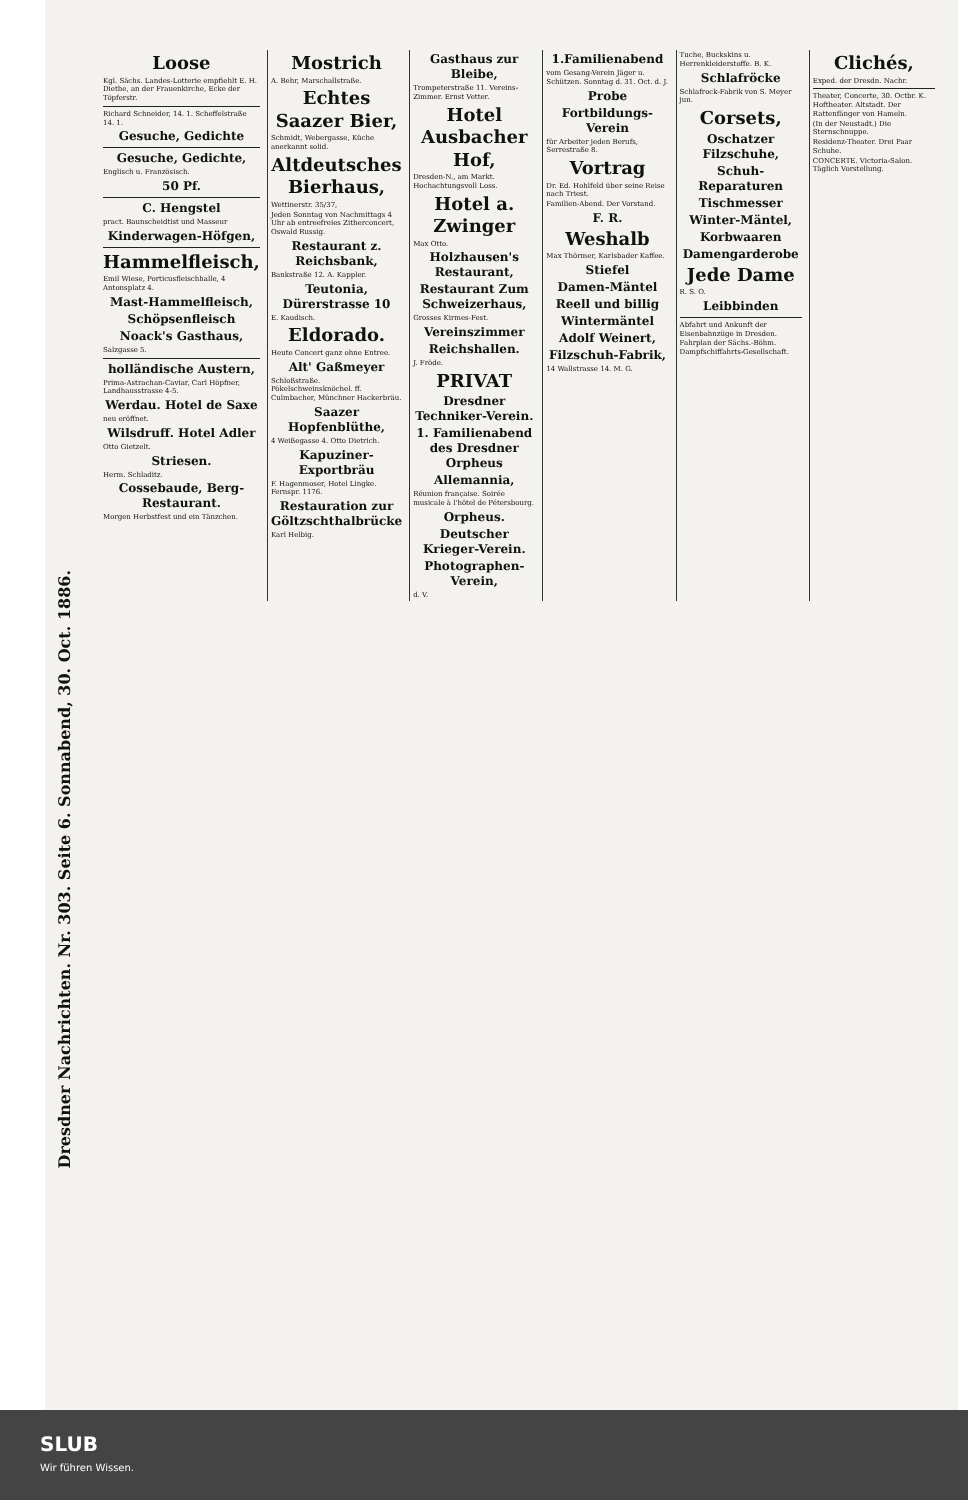Dresdner Nachrichten. Nr. 303. Seite 6. Sonnabend, 30. Oct. 1886.
Loose
Kgl. Sächs. Landes-Lotterie empfiehlt E. H. Diethe, an der Frauenkirche, Ecke der Töpferstr.
Richard Schneider, 14. 1. Scheffelstraße 14. 1.
Gesuche, Gedichte
Gesuche, Gedichte,
Englisch u. Französisch.
50 Pf.
C. Hengstel
pract. Baunscheidtist und Masseur
Kinderwagen-Höfgen,
Hammelfleisch,
Emil Wiese, Porticusfleischhalle, 4 Antonsplatz 4.
Mast-Hammelfleisch,
Schöpsenfleisch
Noack's Gasthaus,
Salzgasse 5.
holländische Austern,
Prima-Astrachan-Caviar, Carl Höpfner, Landhausstrasse 4-5.
Werdau. Hotel de Saxe
neu eröffnet.
Wilsdruff. Hotel Adler
Otto Gietzelt.
Striesen.
Herm. Schladitz.
Cossebaude, Berg-Restaurant.
Morgen Herbstfest und ein Tänzchen.
Mostrich
A. Behr, Marschallstraße.
Echtes Saazer Bier,
Schmidt, Webergasse, Küche anerkannt solid.
Altdeutsches Bierhaus,
Wettinerstr. 35/37,
Jeden Sonntag von Nachmittags 4 Uhr ab entreefreies Zitherconcert, Oswald Russig.
Restaurant z. Reichsbank,
Bankstraße 12. A. Kappler.
Teutonia, Dürerstrasse 10
E. Kaudisch.
Eldorado.
Heute Concert ganz ohne Entree.
Alt' Gaßmeyer
Schloßstraße. Pökelschweinsknöchel. ff. Culmbacher, Münchner Hackerbräu.
Saazer Hopfenblüthe,
4 Weißegasse 4. Otto Dietrich.
Kapuziner-Exportbräu
F. Hagenmoser, Hotel Lingke. Fernspr. 1176.
Restauration zur Göltzschthalbrücke
Karl Helbig.
Gasthaus zur Bleibe,
Trompeterstraße 11. Vereins-Zimmer. Ernst Vetter.
Hotel Ausbacher Hof,
Dresden-N., am Markt. Hochachtungsvoll Loss.
Hotel a. Zwinger
Max Otto.
Holzhausen's Restaurant,
Restaurant Zum Schweizerhaus,
Grosses Kirmes-Fest.
Vereinszimmer
Reichshallen.
J. Fröde.
PRIVAT
Dresdner Techniker-Verein.
1. Familienabend des Dresdner Orpheus
Allemannia,
Réunion française. Soirée musicale à l'hôtel de Pétersbourg.
Orpheus.
Deutscher Krieger-Verein.
Photographen-Verein,
d. V.
1.Familienabend
vom Gesang-Verein Jäger u. Schützen. Sonntag d. 31. Oct. d. J.
Probe
Fortbildungs-Verein
für Arbeiter jeden Berufs, Serrestraße 8.
Vortrag
Dr. Ed. Hohlfeld über seine Reise nach Triest.
Familien-Abend. Der Vorstand.
F. R.
Weshalb
Max Thörmer, Karlsbader Kaffee.
Stiefel
Damen-Mäntel
Reell und billig
Wintermäntel
Adolf Weinert,
Filzschuh-Fabrik,
14 Wallstrasse 14. M. G.
Tuche, Buckskins u. Herrenkleiderstoffe. B. K.
Schlafröcke
Schlafrock-Fabrik von S. Meyer jun.
Corsets,
Oschatzer Filzschuhe,
Schuh-Reparaturen
Tischmesser
Winter-Mäntel,
Korbwaaren
Damengarderobe
Jede Dame
R. S. O.
Leibbinden
Abfahrt und Ankunft der Eisenbahnzüge in Dresden.
Fahrplan der Sächs.-Böhm. Dampfschiffahrts-Gesellschaft.
Clichés,
Exped. der Dresdn. Nachr.
Theater, Concerte, 30. Octbr. K. Hoftheater. Altstadt. Der Rattenfänger von Hameln.
(In der Neustadt.) Die Sternschnuppe.
Residenz-Theater. Drei Paar Schuhe.
CONCERTE. Victoria-Salon. Täglich Vorstellung.
SLUB
Wir führen Wissen.